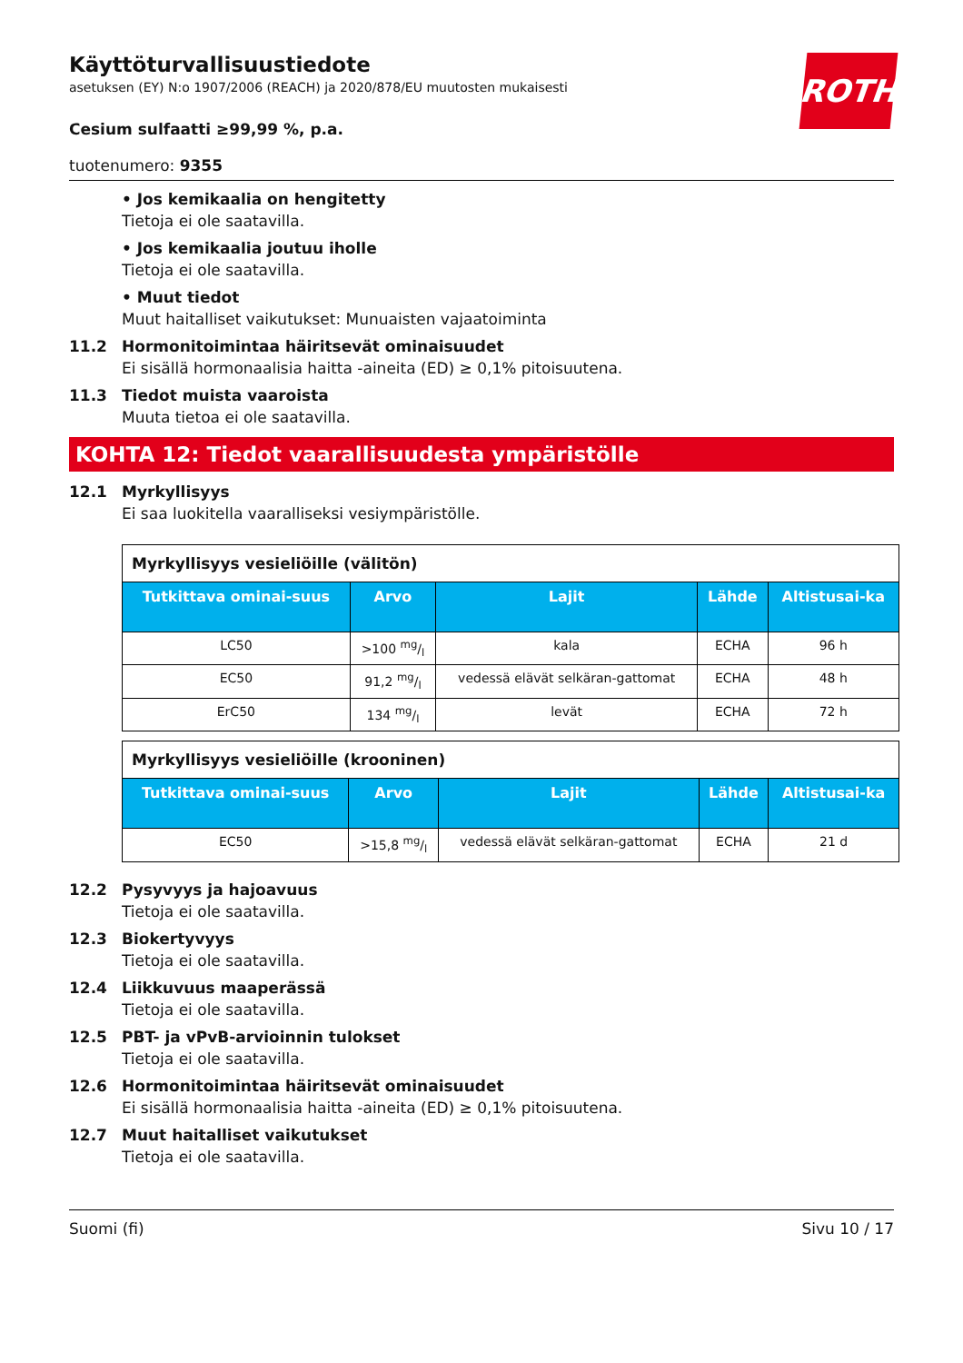ROTH
Käyttöturvallisuustiedote
asetuksen (EY) N:o 1907/2006 (REACH) ja 2020/878/EU muutosten mukaisesti
Cesium sulfaatti ≥99,99 %, p.a.
tuotenumero: 9355
• Jos kemikaalia on hengitetty
Tietoja ei ole saatavilla.
• Jos kemikaalia joutuu iholle
Tietoja ei ole saatavilla.
• Muut tiedot
Muut haitalliset vaikutukset: Munuaisten vajaatoiminta
11.2 Hormonitoimintaa häiritsevät ominaisuudet
Ei sisällä hormonaalisia haitta -aineita (ED) ≥ 0,1% pitoisuutena.
11.3 Tiedot muista vaaroista
Muuta tietoa ei ole saatavilla.
KOHTA 12: Tiedot vaarallisuudesta ympäristölle
12.1 Myrkyllisyys
Ei saa luokitella vaaralliseksi vesiympäristölle.
| Myrkyllisyys vesieliöille (välitön) | | | | |
| --- | --- | --- | --- | --- |
| Tutkittava ominai-suus | Arvo | Lajit | Lähde | Altistusai-ka |
| LC50 | >100 mg/l | kala | ECHA | 96 h |
| EC50 | 91,2 mg/l | vedessä elävät selkäran-gattomat | ECHA | 48 h |
| ErC50 | 134 mg/l | levät | ECHA | 72 h |
| Myrkyllisyys vesieliöille (krooninen) | | | | |
| --- | --- | --- | --- | --- |
| Tutkittava ominai-suus | Arvo | Lajit | Lähde | Altistusai-ka |
| EC50 | >15,8 mg/l | vedessä elävät selkäran-gattomat | ECHA | 21 d |
12.2 Pysyvyys ja hajoavuus
Tietoja ei ole saatavilla.
12.3 Biokertyvyys
Tietoja ei ole saatavilla.
12.4 Liikkuvuus maaperässä
Tietoja ei ole saatavilla.
12.5 PBT- ja vPvB-arvioinnin tulokset
Tietoja ei ole saatavilla.
12.6 Hormonitoimintaa häiritsevät ominaisuudet
Ei sisällä hormonaalisia haitta -aineita (ED) ≥ 0,1% pitoisuutena.
12.7 Muut haitalliset vaikutukset
Tietoja ei ole saatavilla.
Suomi (fi) Sivu 10 / 17